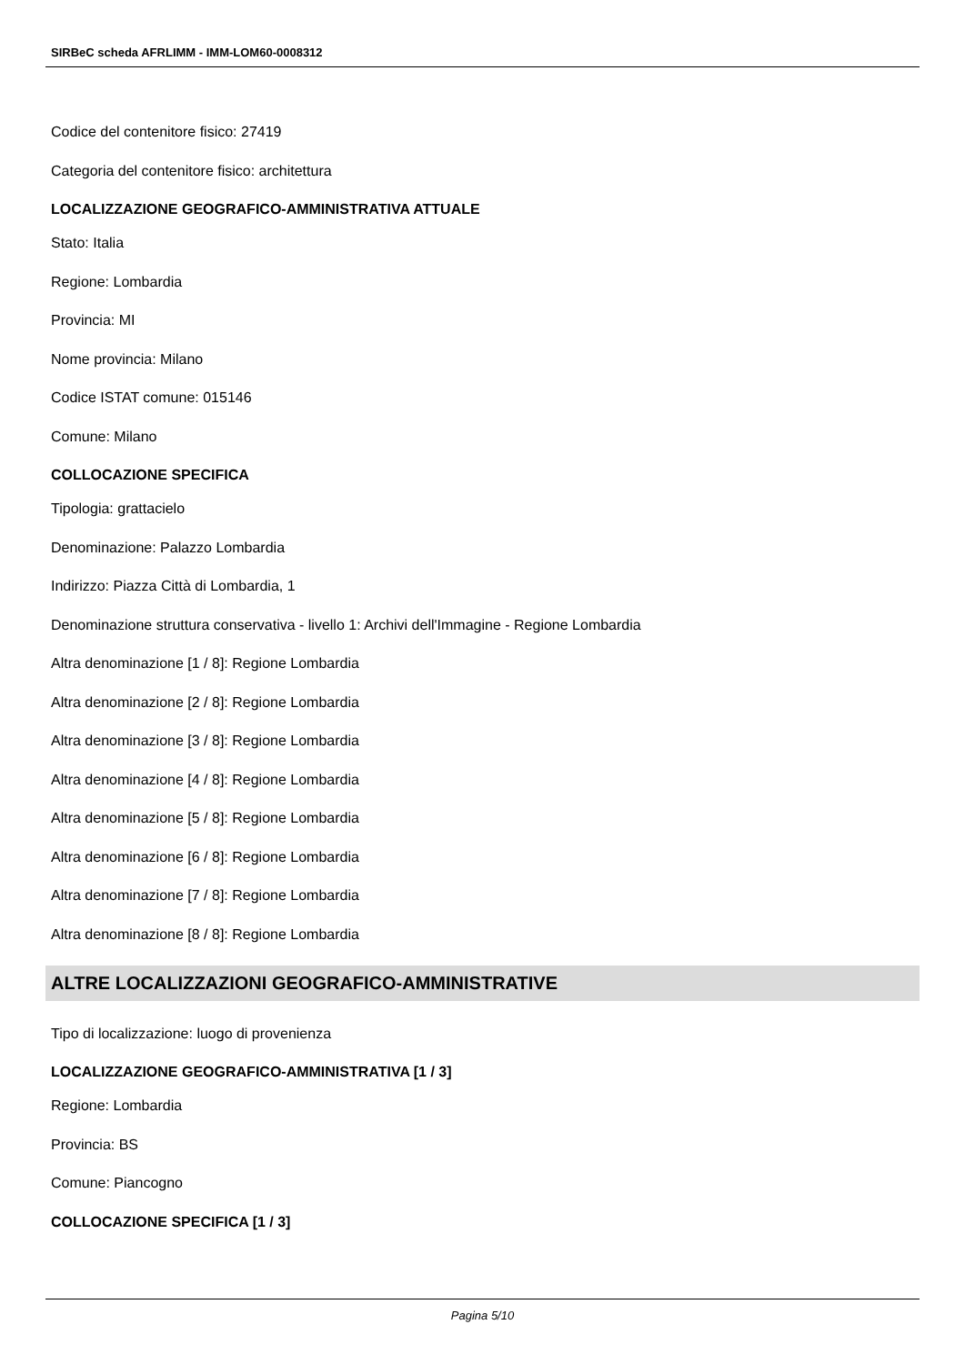SIRBeC scheda AFRLIMM - IMM-LOM60-0008312
Codice del contenitore fisico: 27419
Categoria del contenitore fisico: architettura
LOCALIZZAZIONE GEOGRAFICO-AMMINISTRATIVA ATTUALE
Stato: Italia
Regione: Lombardia
Provincia: MI
Nome provincia: Milano
Codice ISTAT comune: 015146
Comune: Milano
COLLOCAZIONE SPECIFICA
Tipologia: grattacielo
Denominazione: Palazzo Lombardia
Indirizzo: Piazza Città di Lombardia, 1
Denominazione struttura conservativa - livello 1: Archivi dell'Immagine - Regione Lombardia
Altra denominazione [1 / 8]: Regione Lombardia
Altra denominazione [2 / 8]: Regione Lombardia
Altra denominazione [3 / 8]: Regione Lombardia
Altra denominazione [4 / 8]: Regione Lombardia
Altra denominazione [5 / 8]: Regione Lombardia
Altra denominazione [6 / 8]: Regione Lombardia
Altra denominazione [7 / 8]: Regione Lombardia
Altra denominazione [8 / 8]: Regione Lombardia
ALTRE LOCALIZZAZIONI GEOGRAFICO-AMMINISTRATIVE
Tipo di localizzazione: luogo di provenienza
LOCALIZZAZIONE GEOGRAFICO-AMMINISTRATIVA [1 / 3]
Regione: Lombardia
Provincia: BS
Comune: Piancogno
COLLOCAZIONE SPECIFICA [1 / 3]
Pagina 5/10